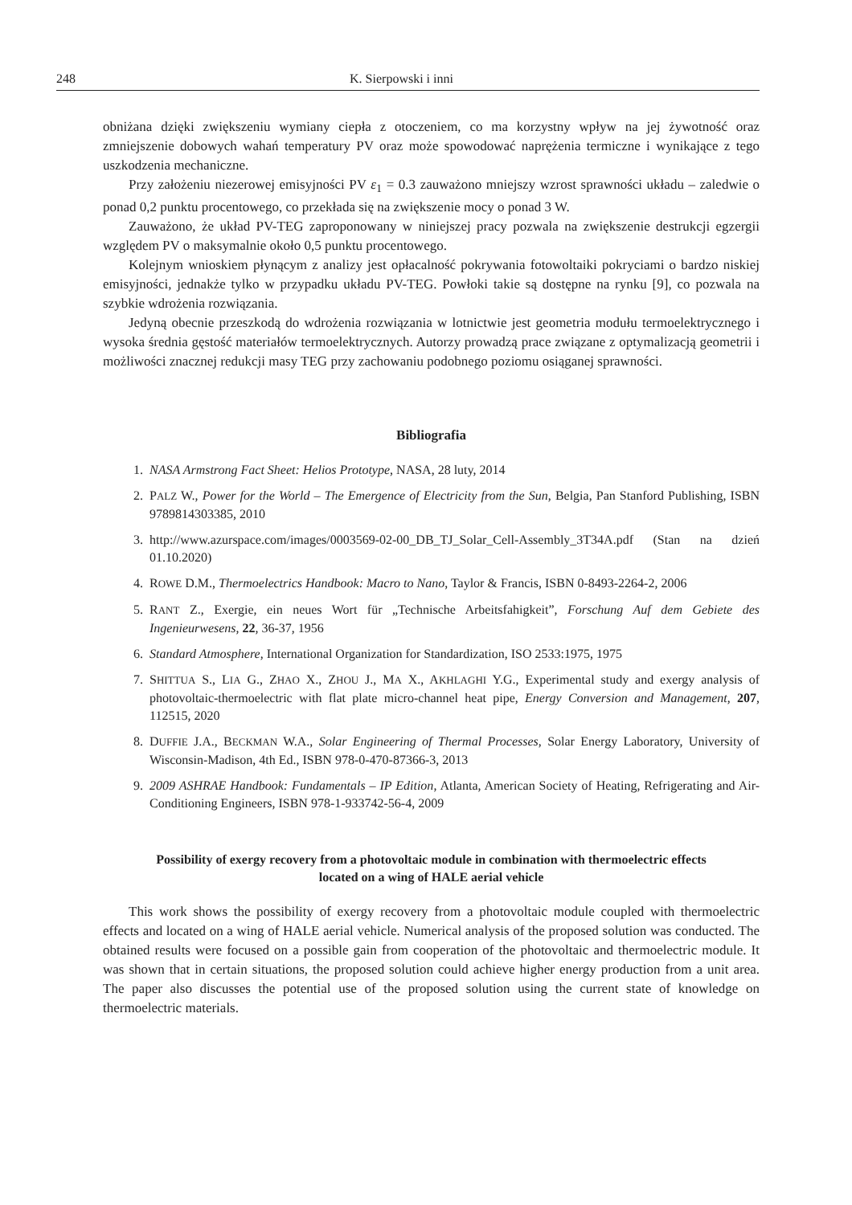248 K. Sierpowski i inni
obniżana dzięki zwiększeniu wymiany ciepła z otoczeniem, co ma korzystny wpływ na jej żywotność oraz zmniejszenie dobowych wahań temperatury PV oraz może spowodować naprężenia termiczne i wynikające z tego uszkodzenia mechaniczne.
Przy założeniu niezerowej emisyjności PV ε<sub>1</sub> = 0.3 zauważono mniejszy wzrost sprawności układu – zaledwie o ponad 0,2 punktu procentowego, co przekłada się na zwiększenie mocy o ponad 3 W.
Zauważono, że układ PV-TEG zaproponowany w niniejszej pracy pozwala na zwiększenie destrukcji egzergii względem PV o maksymalnie około 0,5 punktu procentowego.
Kolejnym wnioskiem płynącym z analizy jest opłacalność pokrywania fotowoltaiki pokryciami o bardzo niskiej emisyjności, jednakże tylko w przypadku układu PV-TEG. Powłoki takie są dostępne na rynku [9], co pozwala na szybkie wdrożenia rozwiązania.
Jedyną obecnie przeszkodą do wdrożenia rozwiązania w lotnictwie jest geometria modułu termoelektrycznego i wysoka średnia gęstość materiałów termoelektrycznych. Autorzy prowadzą prace związane z optymalizacją geometrii i możliwości znacznej redukcji masy TEG przy zachowaniu podobnego poziomu osiąganej sprawności.
Bibliografia
1. NASA Armstrong Fact Sheet: Helios Prototype, NASA, 28 luty, 2014
2. PALZ W., Power for the World – The Emergence of Electricity from the Sun, Belgia, Pan Stanford Publishing, ISBN 9789814303385, 2010
3. http://www.azurspace.com/images/0003569-02-00_DB_TJ_Solar_Cell-Assembly_3T34A.pdf (Stan na dzień 01.10.2020)
4. ROWE D.M., Thermoelectrics Handbook: Macro to Nano, Taylor & Francis, ISBN 0-8493-2264-2, 2006
5. RANT Z., Exergie, ein neues Wort für „Technische Arbeitsfahigkeit”, Forschung Auf dem Gebiete des Ingenieurwesens, 22, 36-37, 1956
6. Standard Atmosphere, International Organization for Standardization, ISO 2533:1975, 1975
7. SHITTUA S., LIA G., ZHAO X., ZHOU J., MA X., AKHLAGHI Y.G., Experimental study and exergy analysis of photovoltaic-thermoelectric with flat plate micro-channel heat pipe, Energy Conversion and Management, 207, 112515, 2020
8. DUFFIE J.A., BECKMAN W.A., Solar Engineering of Thermal Processes, Solar Energy Laboratory, University of Wisconsin-Madison, 4th Ed., ISBN 978-0-470-87366-3, 2013
9. 2009 ASHRAE Handbook: Fundamentals – IP Edition, Atlanta, American Society of Heating, Refrigerating and Air-Conditioning Engineers, ISBN 978-1-933742-56-4, 2009
Possibility of exergy recovery from a photovoltaic module in combination with thermoelectric effects located on a wing of HALE aerial vehicle
This work shows the possibility of exergy recovery from a photovoltaic module coupled with thermoelectric effects and located on a wing of HALE aerial vehicle. Numerical analysis of the proposed solution was conducted. The obtained results were focused on a possible gain from cooperation of the photovoltaic and thermoelectric module. It was shown that in certain situations, the proposed solution could achieve higher energy production from a unit area. The paper also discusses the potential use of the proposed solution using the current state of knowledge on thermoelectric materials.